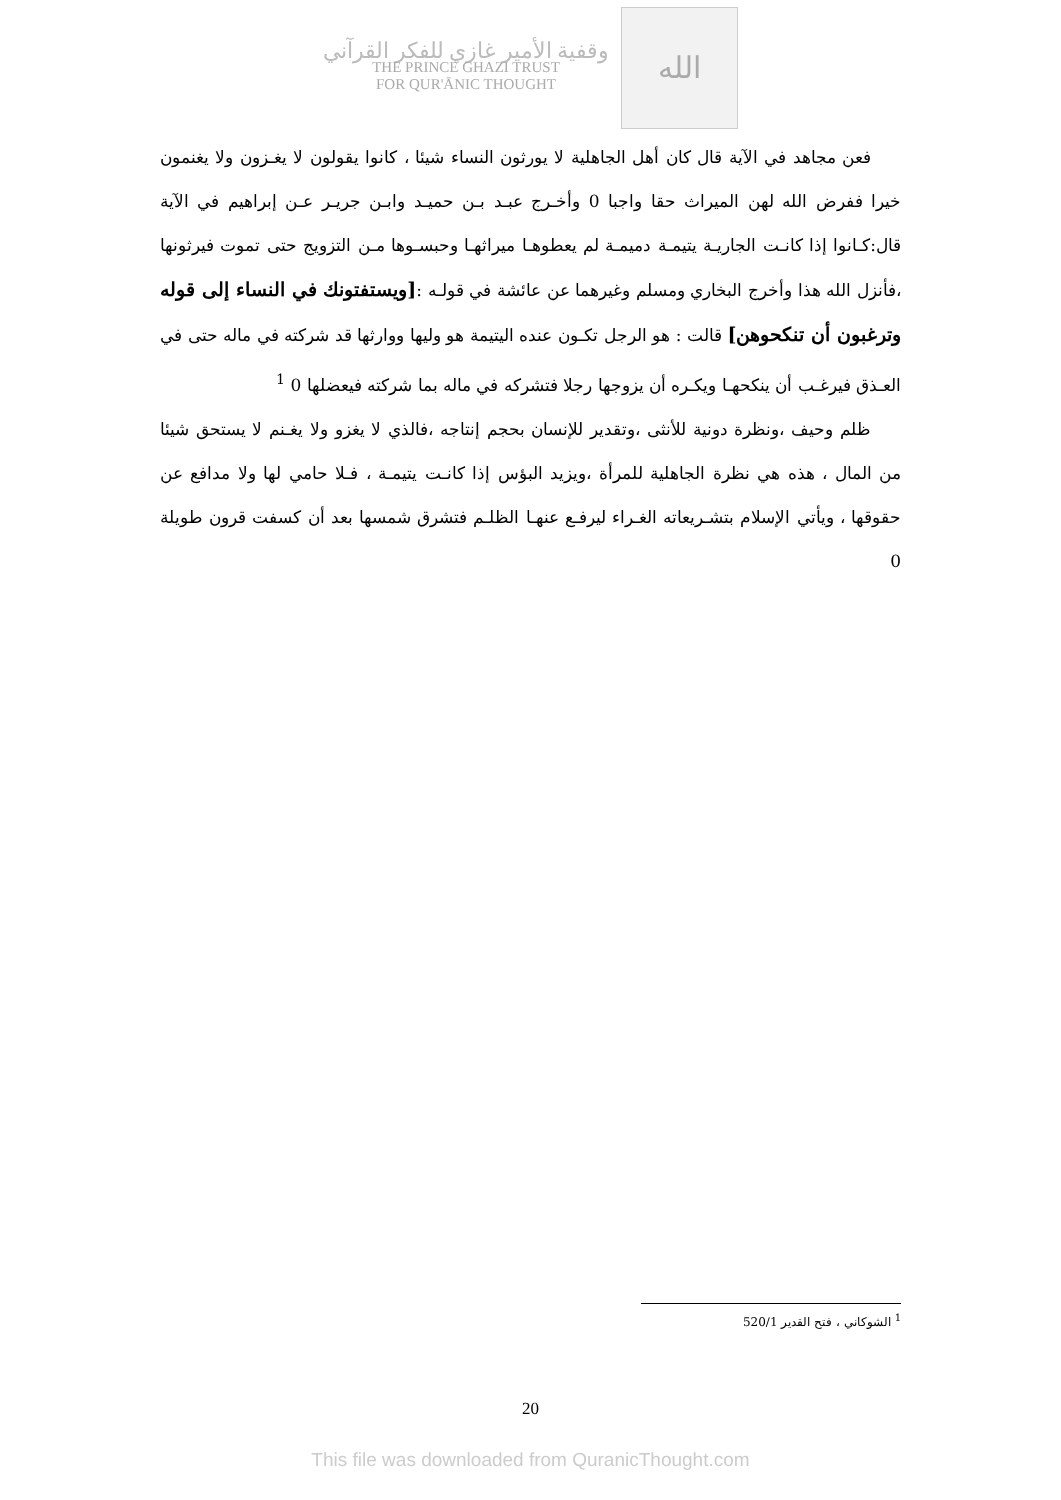وقفية الأمير غازي للفكر القرآني
THE PRINCE GHAZI TRUST
FOR QUR'ĀNIC THOUGHT
الله
فعن مجاهد في الآية قال كان أهل الجاهلية لا يورثون النساء شيئا ، كانوا يقولون لا يغـزون ولا يغنمون خيرا ففرض الله لهن الميراث حقا واجبا 0 وأخـرج عبـد بـن حميـد وابـن جريـر عـن إبراهيم في الآية قال:كـانوا إذا كانـت الجاريـة يتيمـة دميمـة لم يعطوهـا ميراثهـا وحبسـوها مـن التزويج حتى تموت فيرثونها ،فأنزل الله هذا وأخرج البخاري ومسلم وغيرهما عن عائشة في قولـه :[ويستفتونك في النساء إلى قوله وترغبون أن تنكحوهن] قالت : هو الرجل تكـون عنده اليتيمة هو وليها ووارثها قد شركته في ماله حتى في العـذق فيرغـب أن ينكحهـا ويكـره أن يزوجها رجلا فتشركه في ماله بما شركته فيعضلها 0 <sup>1</sup>
ظلم وحيف ،ونظرة دونية للأنثى ،وتقدير للإنسان بحجم إنتاجه ،فالذي لا يغزو ولا يغـنم لا يستحق شيئا من المال ، هذه هي نظرة الجاهلية للمرأة ،ويزيد البؤس إذا كانـت يتيمـة ، فـلا حامي لها ولا مدافع عن حقوقها ، ويأتي الإسلام بتشـريعاته الغـراء ليرفـع عنهـا الظلـم فتشرق شمسها بعد أن كسفت قرون طويلة 0
<sup>1</sup> الشوكاني ، فتح القدير 520/1
20
This file was downloaded from QuranicThought.com